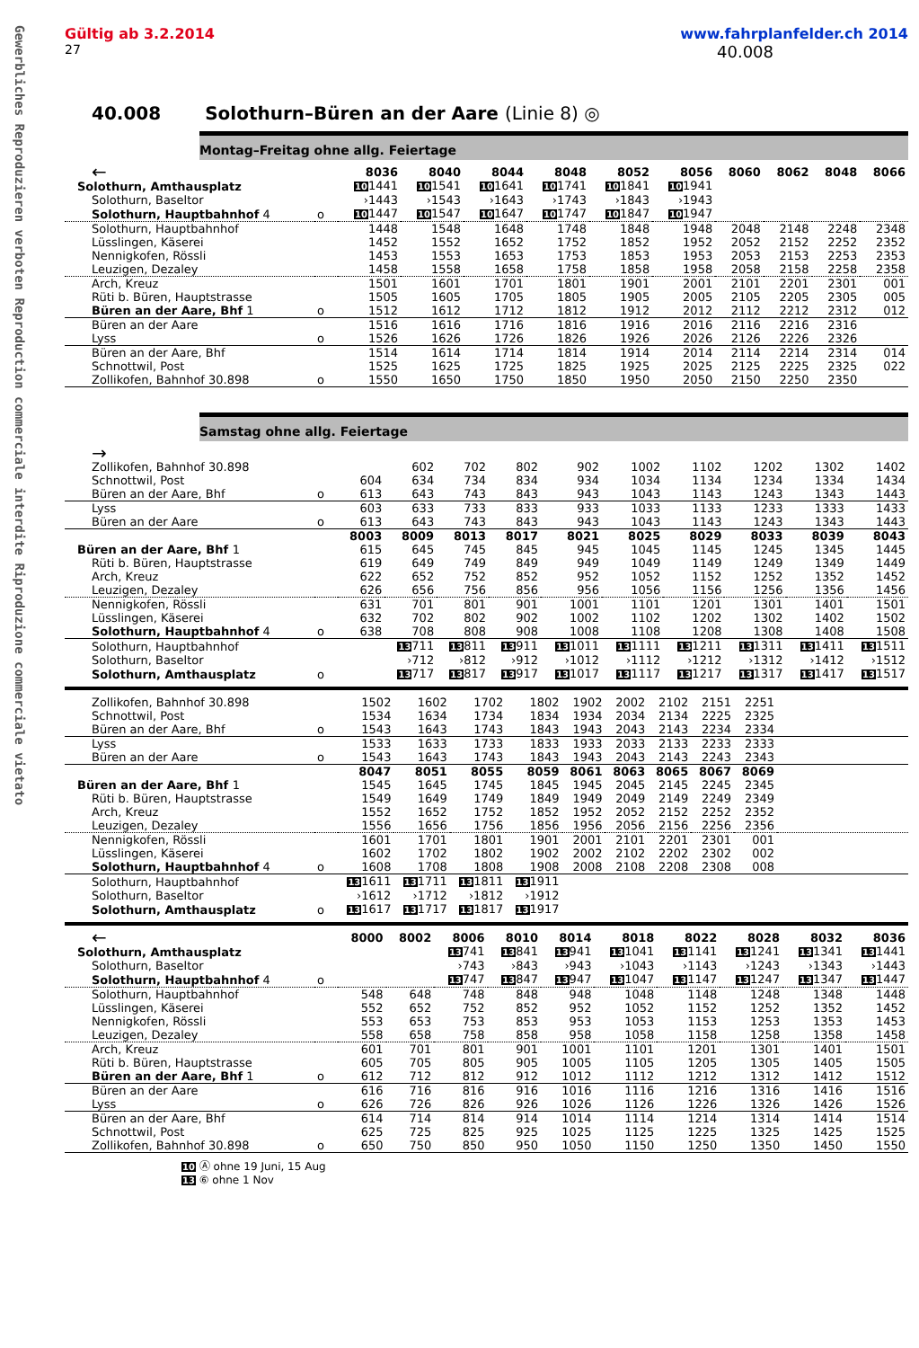Gewerbliches Reproduzieren verboten Reproduction commerciale interdite Riproduzione commerciale vietato
Gültig ab 3.2.2014 www.fahrplanfelder.ch 2014
27 40.008
40.008 Solothurn–Büren an der Aare (Linie 8) ◎
Montag–Freitag ohne allg. Feiertage
| ← | | 8036 | 8040 | 8044 | 8048 | 8052 | 8056 | 8060 | 8062 | 8048 | 8066 |
| Solothurn, Amthausplatz | | 10 1441 | 10 1541 | 10 1641 | 10 1741 | 10 1841 | 10 1941 | | | | |
| Solothurn, Baseltor | | ›1443 | ›1543 | ›1643 | ›1743 | ›1843 | ›1943 | | | | |
| Solothurn, Hauptbahnhof 4 | o | 10 1447 | 10 1547 | 10 1647 | 10 1747 | 10 1847 | 10 1947 | | | | |
| Solothurn, Hauptbahnhof | | 1448 | 1548 | 1648 | 1748 | 1848 | 1948 | 2048 | 2148 | 2248 | 2348 |
| Lüsslingen, Käserei | | 1452 | 1552 | 1652 | 1752 | 1852 | 1952 | 2052 | 2152 | 2252 | 2352 |
| Nennigkofen, Rössli | | 1453 | 1553 | 1653 | 1753 | 1853 | 1953 | 2053 | 2153 | 2253 | 2353 |
| Leuzigen, Dezaley | | 1458 | 1558 | 1658 | 1758 | 1858 | 1958 | 2058 | 2158 | 2258 | 2358 |
| Arch, Kreuz | | 1501 | 1601 | 1701 | 1801 | 1901 | 2001 | 2101 | 2201 | 2301 | 001 |
| Rüti b. Büren, Hauptstrasse | | 1505 | 1605 | 1705 | 1805 | 1905 | 2005 | 2105 | 2205 | 2305 | 005 |
| Büren an der Aare, Bhf 1 | o | 1512 | 1612 | 1712 | 1812 | 1912 | 2012 | 2112 | 2212 | 2312 | 012 |
| Büren an der Aare | | 1516 | 1616 | 1716 | 1816 | 1916 | 2016 | 2116 | 2216 | 2316 | |
| Lyss | o | 1526 | 1626 | 1726 | 1826 | 1926 | 2026 | 2126 | 2226 | 2326 | |
| Büren an der Aare, Bhf | | 1514 | 1614 | 1714 | 1814 | 1914 | 2014 | 2114 | 2214 | 2314 | 014 |
| Schnottwil, Post | | 1525 | 1625 | 1725 | 1825 | 1925 | 2025 | 2125 | 2225 | 2325 | 022 |
| Zollikofen, Bahnhof 30.898 | o | 1550 | 1650 | 1750 | 1850 | 1950 | 2050 | 2150 | 2250 | 2350 | |
Samstag ohne allg. Feiertage
| → | | | | | | | | | | | |
| Zollikofen, Bahnhof 30.898 | | | 602 | 702 | 802 | 902 | 1002 | 1102 | 1202 | 1302 | 1402 |
| Schnottwil, Post | | 604 | 634 | 734 | 834 | 934 | 1034 | 1134 | 1234 | 1334 | 1434 |
| Büren an der Aare, Bhf | o | 613 | 643 | 743 | 843 | 943 | 1043 | 1143 | 1243 | 1343 | 1443 |
| Lyss | | 603 | 633 | 733 | 833 | 933 | 1033 | 1133 | 1233 | 1333 | 1433 |
| Büren an der Aare | o | 613 | 643 | 743 | 843 | 943 | 1043 | 1143 | 1243 | 1343 | 1443 |
| | | 8003 | 8009 | 8013 | 8017 | 8021 | 8025 | 8029 | 8033 | 8039 | 8043 |
| Büren an der Aare, Bhf 1 | | 615 | 645 | 745 | 845 | 945 | 1045 | 1145 | 1245 | 1345 | 1445 |
| Rüti b. Büren, Hauptstrasse | | 619 | 649 | 749 | 849 | 949 | 1049 | 1149 | 1249 | 1349 | 1449 |
| Arch, Kreuz | | 622 | 652 | 752 | 852 | 952 | 1052 | 1152 | 1252 | 1352 | 1452 |
| Leuzigen, Dezaley | | 626 | 656 | 756 | 856 | 956 | 1056 | 1156 | 1256 | 1356 | 1456 |
| Nennigkofen, Rössli | | 631 | 701 | 801 | 901 | 1001 | 1101 | 1201 | 1301 | 1401 | 1501 |
| Lüsslingen, Käserei | | 632 | 702 | 802 | 902 | 1002 | 1102 | 1202 | 1302 | 1402 | 1502 |
| Solothurn, Hauptbahnhof 4 | o | 638 | 708 | 808 | 908 | 1008 | 1108 | 1208 | 1308 | 1408 | 1508 |
| Solothurn, Hauptbahnhof | | | 13 711 | 13 811 | 13 911 | 13 1011 | 13 1111 | 13 1211 | 13 1311 | 13 1411 | 13 1511 |
| Solothurn, Baseltor | | | ›712 | ›812 | ›912 | ›1012 | ›1112 | ›1212 | ›1312 | ›1412 | ›1512 |
| Solothurn, Amthausplatz | o | | 13 717 | 13 817 | 13 917 | 13 1017 | 13 1117 | 13 1217 | 13 1317 | 13 1417 | 13 1517 |
| Zollikofen, Bahnhof 30.898 | | 1502 | 1602 | 1702 | 1802 | 1902 | 2002 | 2102 | 2151 | 2251 | |
| Schnottwil, Post | | 1534 | 1634 | 1734 | 1834 | 1934 | 2034 | 2134 | 2225 | 2325 | |
| Büren an der Aare, Bhf | o | 1543 | 1643 | 1743 | 1843 | 1943 | 2043 | 2143 | 2234 | 2334 | |
| Lyss | | 1533 | 1633 | 1733 | 1833 | 1933 | 2033 | 2133 | 2233 | 2333 | |
| Büren an der Aare | o | 1543 | 1643 | 1743 | 1843 | 1943 | 2043 | 2143 | 2243 | 2343 | |
| | | 8047 | 8051 | 8055 | 8059 | 8061 | 8063 | 8065 | 8067 | 8069 | |
| Büren an der Aare, Bhf 1 | | 1545 | 1645 | 1745 | 1845 | 1945 | 2045 | 2145 | 2245 | 2345 | |
| Rüti b. Büren, Hauptstrasse | | 1549 | 1649 | 1749 | 1849 | 1949 | 2049 | 2149 | 2249 | 2349 | |
| Arch, Kreuz | | 1552 | 1652 | 1752 | 1852 | 1952 | 2052 | 2152 | 2252 | 2352 | |
| Leuzigen, Dezaley | | 1556 | 1656 | 1756 | 1856 | 1956 | 2056 | 2156 | 2256 | 2356 | |
| Nennigkofen, Rössli | | 1601 | 1701 | 1801 | 1901 | 2001 | 2101 | 2201 | 2301 | 001 | |
| Lüsslingen, Käserei | | 1602 | 1702 | 1802 | 1902 | 2002 | 2102 | 2202 | 2302 | 002 | |
| Solothurn, Hauptbahnhof 4 | o | 1608 | 1708 | 1808 | 1908 | 2008 | 2108 | 2208 | 2308 | 008 | |
| Solothurn, Hauptbahnhof | | 13 1611 | 13 1711 | 13 1811 | 13 1911 | | | | | | |
| Solothurn, Baseltor | | ›1612 | ›1712 | ›1812 | ›1912 | | | | | | |
| Solothurn, Amthausplatz | o | 13 1617 | 13 1717 | 13 1817 | 13 1917 | | | | | | |
| ← | | 8000 | 8002 | 8006 | 8010 | 8014 | 8018 | 8022 | 8028 | 8032 | 8036 |
| Solothurn, Amthausplatz | | | | 13 741 | 13 841 | 13 941 | 13 1041 | 13 1141 | 13 1241 | 13 1341 | 13 1441 |
| Solothurn, Baseltor | | | | ›743 | ›843 | ›943 | ›1043 | ›1143 | ›1243 | ›1343 | ›1443 |
| Solothurn, Hauptbahnhof 4 | o | | | 13 747 | 13 847 | 13 947 | 13 1047 | 13 1147 | 13 1247 | 13 1347 | 13 1447 |
| Solothurn, Hauptbahnhof | | 548 | 648 | 748 | 848 | 948 | 1048 | 1148 | 1248 | 1348 | 1448 |
| Lüsslingen, Käserei | | 552 | 652 | 752 | 852 | 952 | 1052 | 1152 | 1252 | 1352 | 1452 |
| Nennigkofen, Rössli | | 553 | 653 | 753 | 853 | 953 | 1053 | 1153 | 1253 | 1353 | 1453 |
| Leuzigen, Dezaley | | 558 | 658 | 758 | 858 | 958 | 1058 | 1158 | 1258 | 1358 | 1458 |
| Arch, Kreuz | | 601 | 701 | 801 | 901 | 1001 | 1101 | 1201 | 1301 | 1401 | 1501 |
| Rüti b. Büren, Hauptstrasse | | 605 | 705 | 805 | 905 | 1005 | 1105 | 1205 | 1305 | 1405 | 1505 |
| Büren an der Aare, Bhf 1 | o | 612 | 712 | 812 | 912 | 1012 | 1112 | 1212 | 1312 | 1412 | 1512 |
| Büren an der Aare | | 616 | 716 | 816 | 916 | 1016 | 1116 | 1216 | 1316 | 1416 | 1516 |
| Lyss | o | 626 | 726 | 826 | 926 | 1026 | 1126 | 1226 | 1326 | 1426 | 1526 |
| Büren an der Aare, Bhf | | 614 | 714 | 814 | 914 | 1014 | 1114 | 1214 | 1314 | 1414 | 1514 |
| Schnottwil, Post | | 625 | 725 | 825 | 925 | 1025 | 1125 | 1225 | 1325 | 1425 | 1525 |
| Zollikofen, Bahnhof 30.898 | o | 650 | 750 | 850 | 950 | 1050 | 1150 | 1250 | 1350 | 1450 | 1550 |
10 Ⓐ ohne 19 Juni, 15 Aug
13 ⑥ ohne 1 Nov